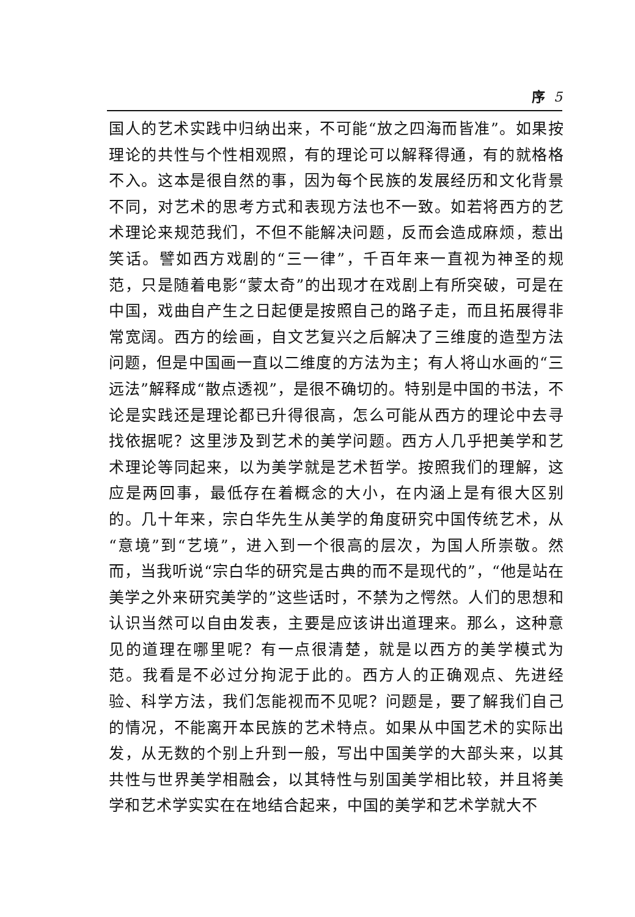序 5
国人的艺术实践中归纳出来，不可能“放之四海而皆准”。如果按理论的共性与个性相观照，有的理论可以解释得通，有的就格格不入。这本是很自然的事，因为每个民族的发展经历和文化背景不同，对艺术的思考方式和表现方法也不一致。如若将西方的艺术理论来规范我们，不但不能解决问题，反而会造成麻烦，惹出笑话。譬如西方戏剧的“三一律”，千百年来一直视为神圣的规范，只是随着电影“蒙太奇”的出现才在戏剧上有所突破，可是在中国，戏曲自产生之日起便是按照自己的路子走，而且拓展得非常宽阔。西方的绘画，自文艺复兴之后解决了三维度的造型方法问题，但是中国画一直以二维度的方法为主；有人将山水画的“三远法”解释成“散点透视”，是很不确切的。特别是中国的书法，不论是实践还是理论都已升得很高，怎么可能从西方的理论中去寻找依据呢？这里涉及到艺术的美学问题。西方人几乎把美学和艺术理论等同起来，以为美学就是艺术哲学。按照我们的理解，这应是两回事，最低存在着概念的大小，在内涵上是有很大区别的。几十年来，宗白华先生从美学的角度研究中国传统艺术，从“意境”到“艺境”，进入到一个很高的层次，为国人所崇敬。然而，当我听说“宗白华的研究是古典的而不是现代的”，“他是站在美学之外来研究美学的”这些话时，不禁为之愕然。人们的思想和认识当然可以自由发表，主要是应该讲出道理来。那么，这种意见的道理在哪里呢？有一点很清楚，就是以西方的美学模式为范。我看是不必过分拘泥于此的。西方人的正确观点、先进经验、科学方法，我们怎能视而不见呢？问题是，要了解我们自己的情况，不能离开本民族的艺术特点。如果从中国艺术的实际出发，从无数的个别上升到一般，写出中国美学的大部头来，以其共性与世界美学相融会，以其特性与别国美学相比较，并且将美学和艺术学实实在在地结合起来，中国的美学和艺术学就大不